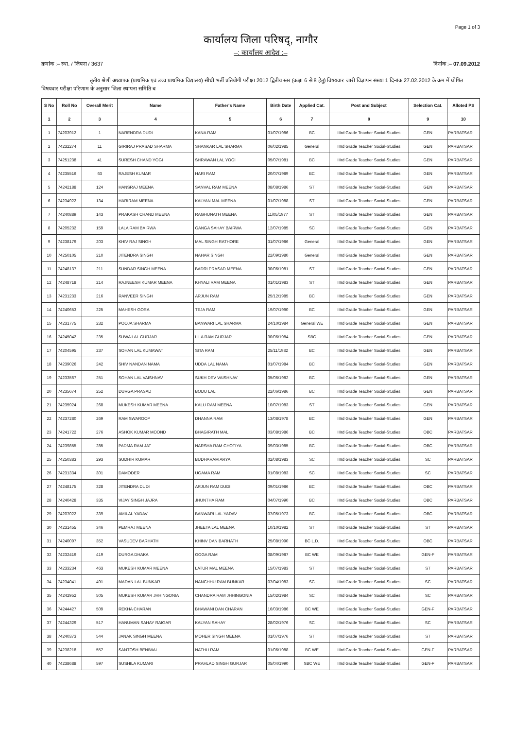Page 1 of 3
कार्यालय जिला परिषद्, नागौर
–: कार्यालय आदेश :–
क्रमांक :– स्था. / जिपना / 3637 दिनांक :– 07.09.2012
तृतीय श्रेणी अध्यापक (प्राथमिक एवं उच्च प्राथमिक विद्यालय) सीधी भर्ती प्रतियोगी परीक्षा 2012 द्वितीय स्तर (कक्षा 6 से 8 हेतु) विषयवार जारी विज्ञापन संख्या 1 दिनांक 27.02.2012 के क्रम में घोषित विषयवार परीक्षा परिणाम के अनुसार जिला स्थापना समिति ब
| S No | Roll No | Overall Merit | Name | Father's Name | Birth Date | Applied Cat. | Post and Subject | Selection Cat. | Alloted PS |
| --- | --- | --- | --- | --- | --- | --- | --- | --- | --- |
| 1 | 2 | 3 | 4 | 5 | 6 | 7 | 8 | 9 | 10 |
| 1 | 74203912 | 1 | NARENDRA DUDI | KANA RAM | 01/07/1986 | BC | IIIrd Grade Teacher Social-Studies | GEN | PARBATSAR |
| 2 | 74232274 | 11 | GIRIRAJ PRASAD SHARMA | SHANKAR LAL SHARMA | 06/02/1985 | General | IIIrd Grade Teacher Social-Studies | GEN | PARBATSAR |
| 3 | 74251238 | 41 | SURESH CHAND YOGI | SHRAWAN LAL YOGI | 05/07/1981 | BC | IIIrd Grade Teacher Social-Studies | GEN | PARBATSAR |
| 4 | 74235516 | 63 | RAJESH KUMAR | HARI RAM | 20/07/1989 | BC | IIIrd Grade Teacher Social-Studies | GEN | PARBATSAR |
| 5 | 74242188 | 124 | HANSRAJ MEENA | SANVAL RAM MEENA | 08/08/1986 | ST | IIIrd Grade Teacher Social-Studies | GEN | PARBATSAR |
| 6 | 74234922 | 134 | HARIRAM MEENA | KALYAN MAL MEENA | 01/07/1988 | ST | IIIrd Grade Teacher Social-Studies | GEN | PARBATSAR |
| 7 | 74240889 | 143 | PRAKASH CHAND MEENA | RAGHUNATH MEENA | 11/05/1977 | ST | IIIrd Grade Teacher Social-Studies | GEN | PARBATSAR |
| 8 | 74205232 | 159 | LALA RAM BAIRWA | GANGA SAHAY BAIRWA | 12/07/1985 | SC | IIIrd Grade Teacher Social-Studies | GEN | PARBATSAR |
| 9 | 74238179 | 203 | KHIV RAJ SINGH | MAL SINGH RATHORE | 31/07/1986 | General | IIIrd Grade Teacher Social-Studies | GEN | PARBATSAR |
| 10 | 74250105 | 210 | JITENDRA SINGH | NAHAR SINGH | 22/09/1980 | General | IIIrd Grade Teacher Social-Studies | GEN | PARBATSAR |
| 11 | 74248137 | 211 | SUNDAR SINGH MEENA | BADRI PRASAD MEENA | 30/06/1981 | ST | IIIrd Grade Teacher Social-Studies | GEN | PARBATSAR |
| 12 | 74248718 | 214 | RAJNEESH KUMAR MEENA | KHYALI RAM MEENA | 01/01/1983 | ST | IIIrd Grade Teacher Social-Studies | GEN | PARBATSAR |
| 13 | 74231233 | 216 | RANVEER SINGH | ARJUN RAM | 25/12/1985 | BC | IIIrd Grade Teacher Social-Studies | GEN | PARBATSAR |
| 14 | 74240653 | 225 | MAHESH GORA | TEJA RAM | 19/07/1990 | BC | IIIrd Grade Teacher Social-Studies | GEN | PARBATSAR |
| 15 | 74231775 | 232 | POOJA SHARMA | BANWARI LAL SHARMA | 24/10/1984 | General WE | IIIrd Grade Teacher Social-Studies | GEN | PARBATSAR |
| 16 | 74245042 | 235 | SUWA LAL GURJAR | LILA RAM GURJAR | 30/06/1984 | SBC | IIIrd Grade Teacher Social-Studies | GEN | PARBATSAR |
| 17 | 74204595 | 237 | SOHAN LAL KUMAWAT | SITA RAM | 25/11/1982 | BC | IIIrd Grade Teacher Social-Studies | GEN | PARBATSAR |
| 18 | 74239026 | 242 | SHIV NANDAN NAMA | UDDA LAL NAMA | 01/07/1984 | BC | IIIrd Grade Teacher Social-Studies | GEN | PARBATSAR |
| 19 | 74233567 | 251 | SOHAN LAL VAISHNAV | SUKH DEV VAISHNAV | 05/06/1982 | BC | IIIrd Grade Teacher Social-Studies | GEN | PARBATSAR |
| 20 | 74235674 | 252 | DURGA PRASAD | BODU LAL | 22/06/1986 | BC | IIIrd Grade Teacher Social-Studies | GEN | PARBATSAR |
| 21 | 74235924 | 268 | MUKESH KUMAR MEENA | KALU RAM MEENA | 10/07/1983 | ST | IIIrd Grade Teacher Social-Studies | GEN | PARBATSAR |
| 22 | 74237280 | 269 | RAM SWAROOP | DHANNA RAM | 13/08/1978 | BC | IIIrd Grade Teacher Social-Studies | GEN | PARBATSAR |
| 23 | 74241722 | 276 | ASHOK KUMAR MOOND | BHAGIRATH MAL | 03/08/1986 | BC | IIIrd Grade Teacher Social-Studies | OBC | PARBATSAR |
| 24 | 74239855 | 285 | PADMA RAM JAT | NARSHA RAM CHOTIYA | 09/03/1985 | BC | IIIrd Grade Teacher Social-Studies | OBC | PARBATSAR |
| 25 | 74250383 | 293 | SUDHIR KUMAR | BUDHARAM ARYA | 02/08/1983 | SC | IIIrd Grade Teacher Social-Studies | SC | PARBATSAR |
| 26 | 74231334 | 301 | DAMODER | UGAMA RAM | 01/08/1983 | SC | IIIrd Grade Teacher Social-Studies | SC | PARBATSAR |
| 27 | 74248175 | 328 | JITENDRA DUDI | ARJUN RAM DUDI | 09/01/1986 | BC | IIIrd Grade Teacher Social-Studies | OBC | PARBATSAR |
| 28 | 74240428 | 335 | VIJAY SINGH JAJRA | JHUNTHA RAM | 04/07/1990 | BC | IIIrd Grade Teacher Social-Studies | OBC | PARBATSAR |
| 29 | 74207022 | 339 | AMILAL YADAV | BANWARI LAL YADAV | 07/05/1973 | BC | IIIrd Grade Teacher Social-Studies | OBC | PARBATSAR |
| 30 | 74231455 | 346 | PEMRAJ MEENA | JHEETA LAL MEENA | 10/10/1982 | ST | IIIrd Grade Teacher Social-Studies | ST | PARBATSAR |
| 31 | 74240097 | 352 | VASUDEV BARHATH | KHINV DAN BARHATH | 25/08/1990 | BC L.D. | IIIrd Grade Teacher Social-Studies | OBC | PARBATSAR |
| 32 | 74232419 | 419 | DURGA DHAKA | GOGA RAM | 08/09/1987 | BC WE | IIIrd Grade Teacher Social-Studies | GEN-F | PARBATSAR |
| 33 | 74233234 | 463 | MUKESH KUMAR MEENA | LATUR MAL MEENA | 15/07/1983 | ST | IIIrd Grade Teacher Social-Studies | ST | PARBATSAR |
| 34 | 74234041 | 491 | MADAN LAL BUNKAR | NANCHHU RAM BUNKAR | 07/04/1983 | SC | IIIrd Grade Teacher Social-Studies | SC | PARBATSAR |
| 35 | 74242952 | 505 | MUKESH KUMAR JHHINGONIA | CHANDRA RAM JHHINGONIA | 15/02/1984 | SC | IIIrd Grade Teacher Social-Studies | SC | PARBATSAR |
| 36 | 74244427 | 509 | REKHA CHARAN | BHAWANI DAN CHARAN | 16/03/1986 | BC WE | IIIrd Grade Teacher Social-Studies | GEN-F | PARBATSAR |
| 37 | 74244329 | 517 | HANUMAN SAHAY RAIGAR | KALYAN SAHAY | 28/02/1976 | SC | IIIrd Grade Teacher Social-Studies | SC | PARBATSAR |
| 38 | 74240373 | 544 | JANAK SINGH MEENA | MOHER SINGH MEENA | 01/07/1976 | ST | IIIrd Grade Teacher Social-Studies | ST | PARBATSAR |
| 39 | 74238218 | 557 | SANTOSH BENIWAL | NATHU RAM | 01/06/1988 | BC WE | IIIrd Grade Teacher Social-Studies | GEN-F | PARBATSAR |
| 40 | 74238688 | 597 | SUSHILA KUMARI | PRAHLAD SINGH GURJAR | 05/04/1990 | SBC WE | IIIrd Grade Teacher Social-Studies | GEN-F | PARBATSAR |